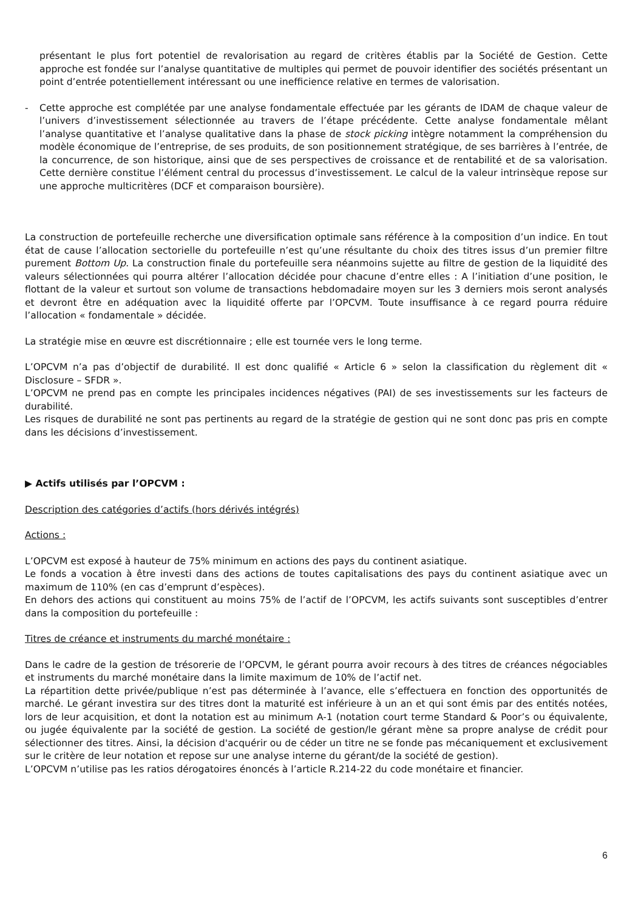présentant le plus fort potentiel de revalorisation au regard de critères établis par la Société de Gestion. Cette approche est fondée sur l’analyse quantitative de multiples qui permet de pouvoir identifier des sociétés présentant un point d’entrée potentiellement intéressant ou une inefficience relative en termes de valorisation.
- Cette approche est complétée par une analyse fondamentale effectuée par les gérants de IDAM de chaque valeur de l’univers d’investissement sélectionnée au travers de l’étape précédente. Cette analyse fondamentale mêlant l’analyse quantitative et l’analyse qualitative dans la phase de stock picking intègre notamment la compréhension du modèle économique de l’entreprise, de ses produits, de son positionnement stratégique, de ses barrières à l’entrée, de la concurrence, de son historique, ainsi que de ses perspectives de croissance et de rentabilité et de sa valorisation. Cette dernière constitue l’élément central du processus d’investissement. Le calcul de la valeur intrinsèque repose sur une approche multicritères (DCF et comparaison boursière).
La construction de portefeuille recherche une diversification optimale sans référence à la composition d’un indice. En tout état de cause l’allocation sectorielle du portefeuille n’est qu’une résultante du choix des titres issus d’un premier filtre purement Bottom Up. La construction finale du portefeuille sera néanmoins sujette au filtre de gestion de la liquidité des valeurs sélectionnées qui pourra altérer l’allocation décidée pour chacune d’entre elles : A l’initiation d’une position, le flottant de la valeur et surtout son volume de transactions hebdomadaire moyen sur les 3 derniers mois seront analysés et devront être en adéquation avec la liquidité offerte par l’OPCVM. Toute insuffisance à ce regard pourra réduire l’allocation « fondamentale » décidée.
La stratégie mise en œuvre est discrétionnaire ; elle est tournée vers le long terme.
L’OPCVM n’a pas d’objectif de durabilité. Il est donc qualifié « Article 6 » selon la classification du règlement dit « Disclosure – SFDR ».
L’OPCVM ne prend pas en compte les principales incidences négatives (PAI) de ses investissements sur les facteurs de durabilité.
Les risques de durabilité ne sont pas pertinents au regard de la stratégie de gestion qui ne sont donc pas pris en compte dans les décisions d’investissement.
▶ Actifs utilisés par l’OPCVM :
Description des catégories d’actifs (hors dérivés intégrés)
Actions :
L’OPCVM est exposé à hauteur de 75% minimum en actions des pays du continent asiatique.
Le fonds a vocation à être investi dans des actions de toutes capitalisations des pays du continent asiatique avec un maximum de 110% (en cas d’emprunt d’espèces).
En dehors des actions qui constituent au moins 75% de l’actif de l’OPCVM, les actifs suivants sont susceptibles d’entrer dans la composition du portefeuille :
Titres de créance et instruments du marché monétaire :
Dans le cadre de la gestion de trésorerie de l’OPCVM, le gérant pourra avoir recours à des titres de créances négociables et instruments du marché monétaire dans la limite maximum de 10% de l’actif net.
La répartition dette privée/publique n’est pas déterminée à l’avance, elle s’effectuera en fonction des opportunités de marché. Le gérant investira sur des titres dont la maturité est inférieure à un an et qui sont émis par des entités notées, lors de leur acquisition, et dont la notation est au minimum A-1 (notation court terme Standard & Poor’s ou équivalente, ou jugée équivalente par la société de gestion. La société de gestion/le gérant mène sa propre analyse de crédit pour sélectionner des titres. Ainsi, la décision d'acquérir ou de céder un titre ne se fonde pas mécaniquement et exclusivement sur le critère de leur notation et repose sur une analyse interne du gérant/de la société de gestion).
L’OPCVM n’utilise pas les ratios dérogatoires énoncés à l’article R.214-22 du code monétaire et financier.
6